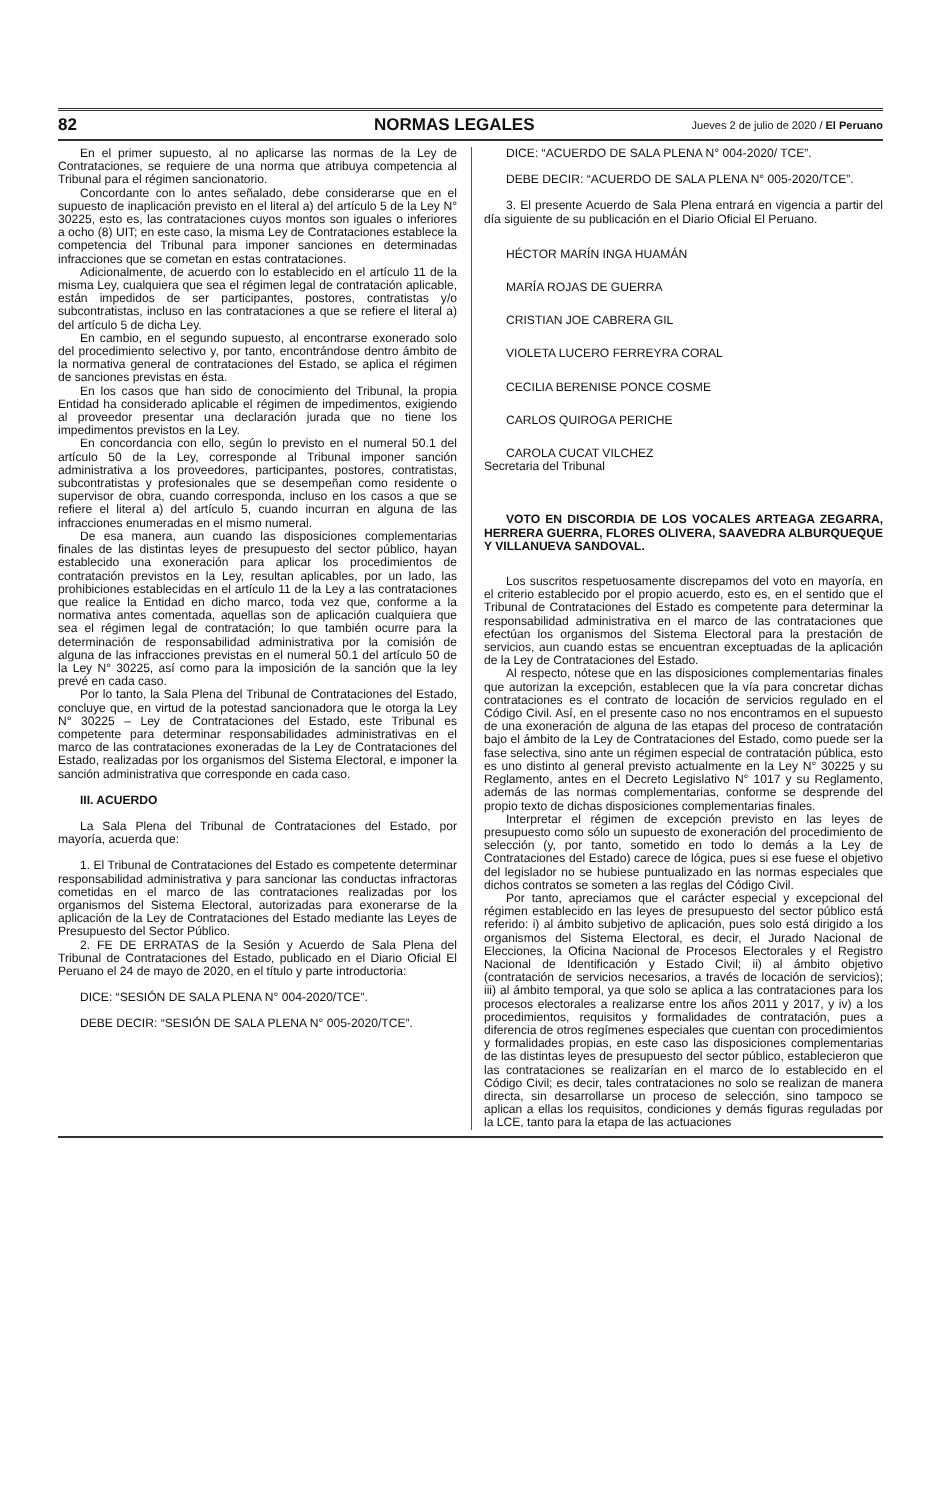82 NORMAS LEGALES Jueves 2 de julio de 2020 / El Peruano
En el primer supuesto, al no aplicarse las normas de la Ley de Contrataciones, se requiere de una norma que atribuya competencia al Tribunal para el régimen sancionatorio.
Concordante con lo antes señalado, debe considerarse que en el supuesto de inaplicación previsto en el literal a) del artículo 5 de la Ley N° 30225, esto es, las contrataciones cuyos montos son iguales o inferiores a ocho (8) UIT; en este caso, la misma Ley de Contrataciones establece la competencia del Tribunal para imponer sanciones en determinadas infracciones que se cometan en estas contrataciones.
Adicionalmente, de acuerdo con lo establecido en el artículo 11 de la misma Ley, cualquiera que sea el régimen legal de contratación aplicable, están impedidos de ser participantes, postores, contratistas y/o subcontratistas, incluso en las contrataciones a que se refiere el literal a) del artículo 5 de dicha Ley.
En cambio, en el segundo supuesto, al encontrarse exonerado solo del procedimiento selectivo y, por tanto, encontrándose dentro ámbito de la normativa general de contrataciones del Estado, se aplica el régimen de sanciones previstas en ésta.
En los casos que han sido de conocimiento del Tribunal, la propia Entidad ha considerado aplicable el régimen de impedimentos, exigiendo al proveedor presentar una declaración jurada que no tiene los impedimentos previstos en la Ley.
En concordancia con ello, según lo previsto en el numeral 50.1 del artículo 50 de la Ley, corresponde al Tribunal imponer sanción administrativa a los proveedores, participantes, postores, contratistas, subcontratistas y profesionales que se desempeñan como residente o supervisor de obra, cuando corresponda, incluso en los casos a que se refiere el literal a) del artículo 5, cuando incurran en alguna de las infracciones enumeradas en el mismo numeral.
De esa manera, aun cuando las disposiciones complementarias finales de las distintas leyes de presupuesto del sector público, hayan establecido una exoneración para aplicar los procedimientos de contratación previstos en la Ley, resultan aplicables, por un lado, las prohibiciones establecidas en el artículo 11 de la Ley a las contrataciones que realice la Entidad en dicho marco, toda vez que, conforme a la normativa antes comentada, aquellas son de aplicación cualquiera que sea el régimen legal de contratación; lo que también ocurre para la determinación de responsabilidad administrativa por la comisión de alguna de las infracciones previstas en el numeral 50.1 del artículo 50 de la Ley N° 30225, así como para la imposición de la sanción que la ley prevé en cada caso.
Por lo tanto, la Sala Plena del Tribunal de Contrataciones del Estado, concluye que, en virtud de la potestad sancionadora que le otorga la Ley N° 30225 – Ley de Contrataciones del Estado, este Tribunal es competente para determinar responsabilidades administrativas en el marco de las contrataciones exoneradas de la Ley de Contrataciones del Estado, realizadas por los organismos del Sistema Electoral, e imponer la sanción administrativa que corresponde en cada caso.
III. ACUERDO
La Sala Plena del Tribunal de Contrataciones del Estado, por mayoría, acuerda que:
1. El Tribunal de Contrataciones del Estado es competente determinar responsabilidad administrativa y para sancionar las conductas infractoras cometidas en el marco de las contrataciones realizadas por los organismos del Sistema Electoral, autorizadas para exonerarse de la aplicación de la Ley de Contrataciones del Estado mediante las Leyes de Presupuesto del Sector Público.
2. FE DE ERRATAS de la Sesión y Acuerdo de Sala Plena del Tribunal de Contrataciones del Estado, publicado en el Diario Oficial El Peruano el 24 de mayo de 2020, en el título y parte introductoria:
DICE: “SESIÓN DE SALA PLENA N° 004-2020/TCE”.
DEBE DECIR: “SESIÓN DE SALA PLENA N° 005-2020/TCE”.
DICE: “ACUERDO DE SALA PLENA N° 004-2020/ TCE”.
DEBE DECIR: “ACUERDO DE SALA PLENA N° 005-2020/TCE”.
3. El presente Acuerdo de Sala Plena entrará en vigencia a partir del día siguiente de su publicación en el Diario Oficial El Peruano.
HÉCTOR MARÍN INGA HUAMÁN
MARÍA ROJAS DE GUERRA
CRISTIAN JOE CABRERA GIL
VIOLETA LUCERO FERREYRA CORAL
CECILIA BERENISE PONCE COSME
CARLOS QUIROGA PERICHE
CAROLA CUCAT VILCHEZ
Secretaria del Tribunal
VOTO EN DISCORDIA DE LOS VOCALES ARTEAGA ZEGARRA, HERRERA GUERRA, FLORES OLIVERA, SAAVEDRA ALBURQUEQUE Y VILLANUEVA SANDOVAL.
Los suscritos respetuosamente discrepamos del voto en mayoría, en el criterio establecido por el propio acuerdo, esto es, en el sentido que el Tribunal de Contrataciones del Estado es competente para determinar la responsabilidad administrativa en el marco de las contrataciones que efectúan los organismos del Sistema Electoral para la prestación de servicios, aun cuando estas se encuentran exceptuadas de la aplicación de la Ley de Contrataciones del Estado.
Al respecto, nótese que en las disposiciones complementarias finales que autorizan la excepción, establecen que la vía para concretar dichas contrataciones es el contrato de locación de servicios regulado en el Código Civil. Así, en el presente caso no nos encontramos en el supuesto de una exoneración de alguna de las etapas del proceso de contratación bajo el ámbito de la Ley de Contrataciones del Estado, como puede ser la fase selectiva, sino ante un régimen especial de contratación pública, esto es uno distinto al general previsto actualmente en la Ley N° 30225 y su Reglamento, antes en el Decreto Legislativo N° 1017 y su Reglamento, además de las normas complementarias, conforme se desprende del propio texto de dichas disposiciones complementarias finales.
Interpretar el régimen de excepción previsto en las leyes de presupuesto como sólo un supuesto de exoneración del procedimiento de selección (y, por tanto, sometido en todo lo demás a la Ley de Contrataciones del Estado) carece de lógica, pues si ese fuese el objetivo del legislador no se hubiese puntualizado en las normas especiales que dichos contratos se someten a las reglas del Código Civil.
Por tanto, apreciamos que el carácter especial y excepcional del régimen establecido en las leyes de presupuesto del sector público está referido: i) al ámbito subjetivo de aplicación, pues solo está dirigido a los organismos del Sistema Electoral, es decir, el Jurado Nacional de Elecciones, la Oficina Nacional de Procesos Electorales y el Registro Nacional de Identificación y Estado Civil; ii) al ámbito objetivo (contratación de servicios necesarios, a través de locación de servicios); iii) al ámbito temporal, ya que solo se aplica a las contrataciones para los procesos electorales a realizarse entre los años 2011 y 2017, y iv) a los procedimientos, requisitos y formalidades de contratación, pues a diferencia de otros regímenes especiales que cuentan con procedimientos y formalidades propias, en este caso las disposiciones complementarias de las distintas leyes de presupuesto del sector público, establecieron que las contrataciones se realizarían en el marco de lo establecido en el Código Civil; es decir, tales contrataciones no solo se realizan de manera directa, sin desarrollarse un proceso de selección, sino tampoco se aplican a ellas los requisitos, condiciones y demás figuras reguladas por la LCE, tanto para la etapa de las actuaciones